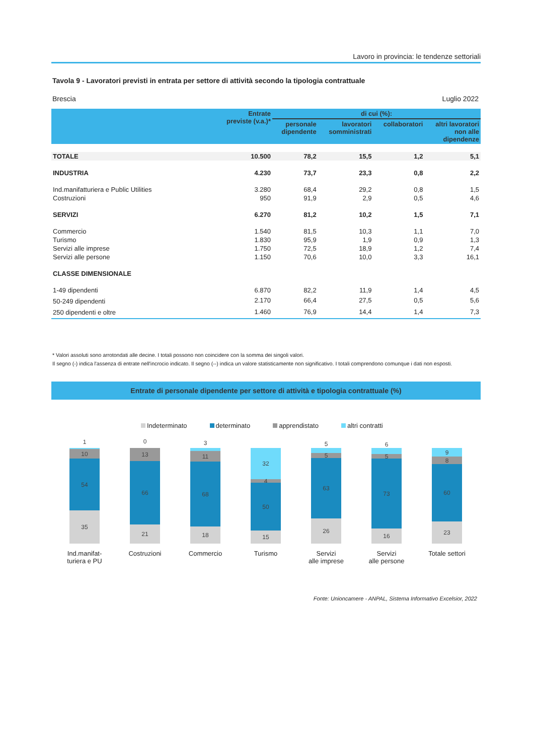Lavoro in provincia: le tendenze settoriali
Tavola 9 - Lavoratori previsti in entrata per settore di attività secondo la tipologia contrattuale
Brescia Luglio 2022
| | Entrate previste (v.a.)* | di cui (%): | | | |
| --- | --- | --- | --- | --- | --- |
| | | personale dipendente | lavoratori somministrati | collaboratori | altri lavoratori non alle dipendenze |
| TOTALE | 10.500 | 78,2 | 15,5 | 1,2 | 5,1 |
| INDUSTRIA | 4.230 | 73,7 | 23,3 | 0,8 | 2,2 |
| Ind.manifatturiera e Public Utilities | 3.280 | 68,4 | 29,2 | 0,8 | 1,5 |
| Costruzioni | 950 | 91,9 | 2,9 | 0,5 | 4,6 |
| SERVIZI | 6.270 | 81,2 | 10,2 | 1,5 | 7,1 |
| Commercio | 1.540 | 81,5 | 10,3 | 1,1 | 7,0 |
| Turismo | 1.830 | 95,9 | 1,9 | 0,9 | 1,3 |
| Servizi alle imprese | 1.750 | 72,5 | 18,9 | 1,2 | 7,4 |
| Servizi alle persone | 1.150 | 70,6 | 10,0 | 3,3 | 16,1 |
| CLASSE DIMENSIONALE | | | | | |
| 1-49 dipendenti | 6.870 | 82,2 | 11,9 | 1,4 | 4,5 |
| 50-249 dipendenti | 2.170 | 66,4 | 27,5 | 0,5 | 5,6 |
| 250 dipendenti e oltre | 1.460 | 76,9 | 14,4 | 1,4 | 7,3 |
* Valori assoluti sono arrotondati alle decine. I totali possono non coincidere con la somma dei singoli valori.
Il segno (-) indica l'assenza di entrate nell'incrocio indicato. Il segno (--) indica un valore statisticamente non significativo. I totali comprendono comunque i dati non esposti.
Entrate di personale dipendente per settore di attività e tipologia contrattuale (%)
Indeterminato determinato apprendistato altri contratti
1
10
54
35
Ind.manifat-
turiera e PU
0
13
66
21
Costruzioni
3
11
68
18
Commercio
32
4
50
15
Turismo
5
5
63
26
Servizi
alle imprese
6
5
73
16
Servizi
alle persone
9
8
60
23
Totale settori
Fonte: Unioncamere - ANPAL, Sistema Informativo Excelsior, 2022